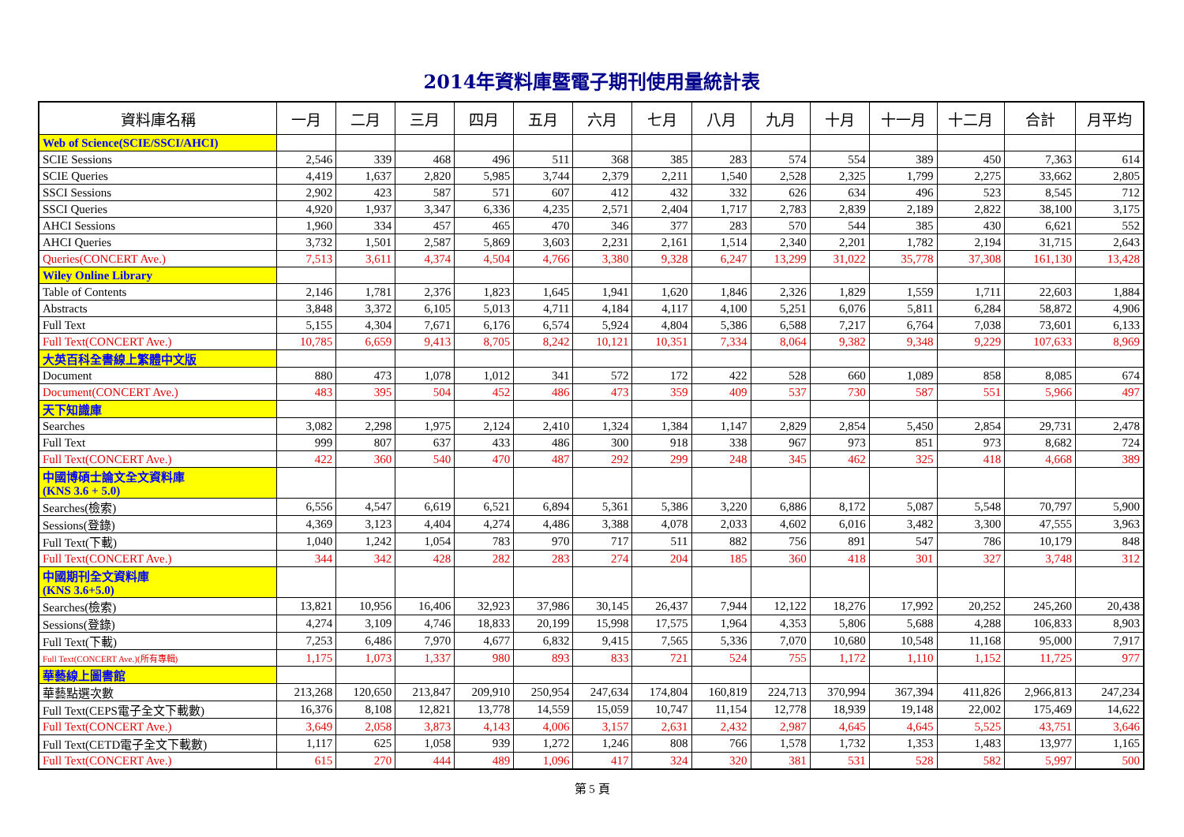2014年資料庫暨電子期刊使用量統計表
| 資料庫名稱 | 一月 | 二月 | 三月 | 四月 | 五月 | 六月 | 七月 | 八月 | 九月 | 十月 | 十一月 | 十二月 | 合計 | 月平均 |
| --- | --- | --- | --- | --- | --- | --- | --- | --- | --- | --- | --- | --- | --- | --- |
| Web of Science(SCIE/SSCI/AHCI) | | | | | | | | | | | | | | |
| SCIE Sessions | 2,546 | 339 | 468 | 496 | 511 | 368 | 385 | 283 | 574 | 554 | 389 | 450 | 7,363 | 614 |
| SCIE Queries | 4,419 | 1,637 | 2,820 | 5,985 | 3,744 | 2,379 | 2,211 | 1,540 | 2,528 | 2,325 | 1,799 | 2,275 | 33,662 | 2,805 |
| SSCI Sessions | 2,902 | 423 | 587 | 571 | 607 | 412 | 432 | 332 | 626 | 634 | 496 | 523 | 8,545 | 712 |
| SSCI Queries | 4,920 | 1,937 | 3,347 | 6,336 | 4,235 | 2,571 | 2,404 | 1,717 | 2,783 | 2,839 | 2,189 | 2,822 | 38,100 | 3,175 |
| AHCI Sessions | 1,960 | 334 | 457 | 465 | 470 | 346 | 377 | 283 | 570 | 544 | 385 | 430 | 6,621 | 552 |
| AHCI Queries | 3,732 | 1,501 | 2,587 | 5,869 | 3,603 | 2,231 | 2,161 | 1,514 | 2,340 | 2,201 | 1,782 | 2,194 | 31,715 | 2,643 |
| Queries(CONCERT Ave.) | 7,513 | 3,611 | 4,374 | 4,504 | 4,766 | 3,380 | 9,328 | 6,247 | 13,299 | 31,022 | 35,778 | 37,308 | 161,130 | 13,428 |
| Wiley Online Library | | | | | | | | | | | | | | |
| Table of Contents | 2,146 | 1,781 | 2,376 | 1,823 | 1,645 | 1,941 | 1,620 | 1,846 | 2,326 | 1,829 | 1,559 | 1,711 | 22,603 | 1,884 |
| Abstracts | 3,848 | 3,372 | 6,105 | 5,013 | 4,711 | 4,184 | 4,117 | 4,100 | 5,251 | 6,076 | 5,811 | 6,284 | 58,872 | 4,906 |
| Full Text | 5,155 | 4,304 | 7,671 | 6,176 | 6,574 | 5,924 | 4,804 | 5,386 | 6,588 | 7,217 | 6,764 | 7,038 | 73,601 | 6,133 |
| Full Text(CONCERT Ave.) | 10,785 | 6,659 | 9,413 | 8,705 | 8,242 | 10,121 | 10,351 | 7,334 | 8,064 | 9,382 | 9,348 | 9,229 | 107,633 | 8,969 |
| 大英百科全書線上繁體中文版 | | | | | | | | | | | | | | |
| Document | 880 | 473 | 1,078 | 1,012 | 341 | 572 | 172 | 422 | 528 | 660 | 1,089 | 858 | 8,085 | 674 |
| Document(CONCERT Ave.) | 483 | 395 | 504 | 452 | 486 | 473 | 359 | 409 | 537 | 730 | 587 | 551 | 5,966 | 497 |
| 天下知識庫 | | | | | | | | | | | | | | |
| Searches | 3,082 | 2,298 | 1,975 | 2,124 | 2,410 | 1,324 | 1,384 | 1,147 | 2,829 | 2,854 | 5,450 | 2,854 | 29,731 | 2,478 |
| Full Text | 999 | 807 | 637 | 433 | 486 | 300 | 918 | 338 | 967 | 973 | 851 | 973 | 8,682 | 724 |
| Full Text(CONCERT Ave.) | 422 | 360 | 540 | 470 | 487 | 292 | 299 | 248 | 345 | 462 | 325 | 418 | 4,668 | 389 |
| 中國博碩士論文全文資料庫 (KNS 3.6 + 5.0) | | | | | | | | | | | | | | |
| Searches(檢索) | 6,556 | 4,547 | 6,619 | 6,521 | 6,894 | 5,361 | 5,386 | 3,220 | 6,886 | 8,172 | 5,087 | 5,548 | 70,797 | 5,900 |
| Sessions(登錄) | 4,369 | 3,123 | 4,404 | 4,274 | 4,486 | 3,388 | 4,078 | 2,033 | 4,602 | 6,016 | 3,482 | 3,300 | 47,555 | 3,963 |
| Full Text(下載) | 1,040 | 1,242 | 1,054 | 783 | 970 | 717 | 511 | 882 | 756 | 891 | 547 | 786 | 10,179 | 848 |
| Full Text(CONCERT Ave.) | 344 | 342 | 428 | 282 | 283 | 274 | 204 | 185 | 360 | 418 | 301 | 327 | 3,748 | 312 |
| 中國期刊全文資料庫 (KNS 3.6+5.0) | | | | | | | | | | | | | | |
| Searches(檢索) | 13,821 | 10,956 | 16,406 | 32,923 | 37,986 | 30,145 | 26,437 | 7,944 | 12,122 | 18,276 | 17,992 | 20,252 | 245,260 | 20,438 |
| Sessions(登錄) | 4,274 | 3,109 | 4,746 | 18,833 | 20,199 | 15,998 | 17,575 | 1,964 | 4,353 | 5,806 | 5,688 | 4,288 | 106,833 | 8,903 |
| Full Text(下載) | 7,253 | 6,486 | 7,970 | 4,677 | 6,832 | 9,415 | 7,565 | 5,336 | 7,070 | 10,680 | 10,548 | 11,168 | 95,000 | 7,917 |
| Full Text(CONCERT Ave.)(所有專輯) | 1,175 | 1,073 | 1,337 | 980 | 893 | 833 | 721 | 524 | 755 | 1,172 | 1,110 | 1,152 | 11,725 | 977 |
| 華藝線上圖書館 | | | | | | | | | | | | | | |
| 華藝點選次數 | 213,268 | 120,650 | 213,847 | 209,910 | 250,954 | 247,634 | 174,804 | 160,819 | 224,713 | 370,994 | 367,394 | 411,826 | 2,966,813 | 247,234 |
| Full Text(CEPS電子全文下載數) | 16,376 | 8,108 | 12,821 | 13,778 | 14,559 | 15,059 | 10,747 | 11,154 | 12,778 | 18,939 | 19,148 | 22,002 | 175,469 | 14,622 |
| Full Text(CONCERT Ave.) | 3,649 | 2,058 | 3,873 | 4,143 | 4,006 | 3,157 | 2,631 | 2,432 | 2,987 | 4,645 | 4,645 | 5,525 | 43,751 | 3,646 |
| Full Text(CETD電子全文下載數) | 1,117 | 625 | 1,058 | 939 | 1,272 | 1,246 | 808 | 766 | 1,578 | 1,732 | 1,353 | 1,483 | 13,977 | 1,165 |
| Full Text(CONCERT Ave.) | 615 | 270 | 444 | 489 | 1,096 | 417 | 324 | 320 | 381 | 531 | 528 | 582 | 5,997 | 500 |
第 5 頁